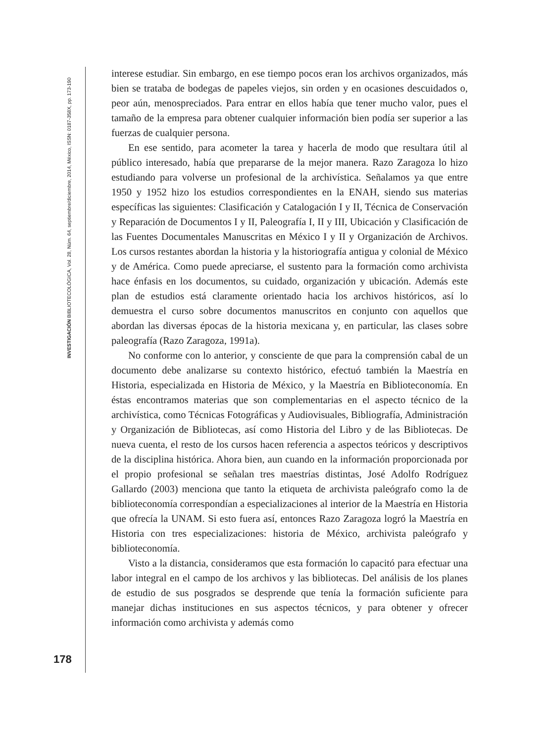INVESTIGACIÓN BIBLIOTECOLÓGICA, Vol. 28, Núm. 64, septiembre/diciembre, 2014, México, ISSN: 0187-358X, pp. 173-190
interese estudiar. Sin embargo, en ese tiempo pocos eran los archivos organizados, más bien se trataba de bodegas de papeles viejos, sin orden y en ocasiones descuidados o, peor aún, menospreciados. Para entrar en ellos había que tener mucho valor, pues el tamaño de la empresa para obtener cualquier información bien podía ser superior a las fuerzas de cualquier persona.
En ese sentido, para acometer la tarea y hacerla de modo que resultara útil al público interesado, había que prepararse de la mejor manera. Razo Zaragoza lo hizo estudiando para volverse un profesional de la archivística. Señalamos ya que entre 1950 y 1952 hizo los estudios correspondientes en la ENAH, siendo sus materias específicas las siguientes: Clasificación y Catalogación I y II, Técnica de Conservación y Reparación de Documentos I y II, Paleografía I, II y III, Ubicación y Clasificación de las Fuentes Documentales Manuscritas en México I y II y Organización de Archivos. Los cursos restantes abordan la historia y la historiografía antigua y colonial de México y de América. Como puede apreciarse, el sustento para la formación como archivista hace énfasis en los documentos, su cuidado, organización y ubicación. Además este plan de estudios está claramente orientado hacia los archivos históricos, así lo demuestra el curso sobre documentos manuscritos en conjunto con aquellos que abordan las diversas épocas de la historia mexicana y, en particular, las clases sobre paleografía (Razo Zaragoza, 1991a).
No conforme con lo anterior, y consciente de que para la comprensión cabal de un documento debe analizarse su contexto histórico, efectuó también la Maestría en Historia, especializada en Historia de México, y la Maestría en Biblioteconomía. En éstas encontramos materias que son complementarias en el aspecto técnico de la archivística, como Técnicas Fotográficas y Audiovisuales, Bibliografía, Administración y Organización de Bibliotecas, así como Historia del Libro y de las Bibliotecas. De nueva cuenta, el resto de los cursos hacen referencia a aspectos teóricos y descriptivos de la disciplina histórica. Ahora bien, aun cuando en la información proporcionada por el propio profesional se señalan tres maestrías distintas, José Adolfo Rodríguez Gallardo (2003) menciona que tanto la etiqueta de archivista paleógrafo como la de biblioteconomía correspondían a especializaciones al interior de la Maestría en Historia que ofrecía la UNAM. Si esto fuera así, entonces Razo Zaragoza logró la Maestría en Historia con tres especializaciones: historia de México, archivista paleógrafo y biblioteconomía.
Visto a la distancia, consideramos que esta formación lo capacitó para efectuar una labor integral en el campo de los archivos y las bibliotecas. Del análisis de los planes de estudio de sus posgrados se desprende que tenía la formación suficiente para manejar dichas instituciones en sus aspectos técnicos, y para obtener y ofrecer información como archivista y además como
178